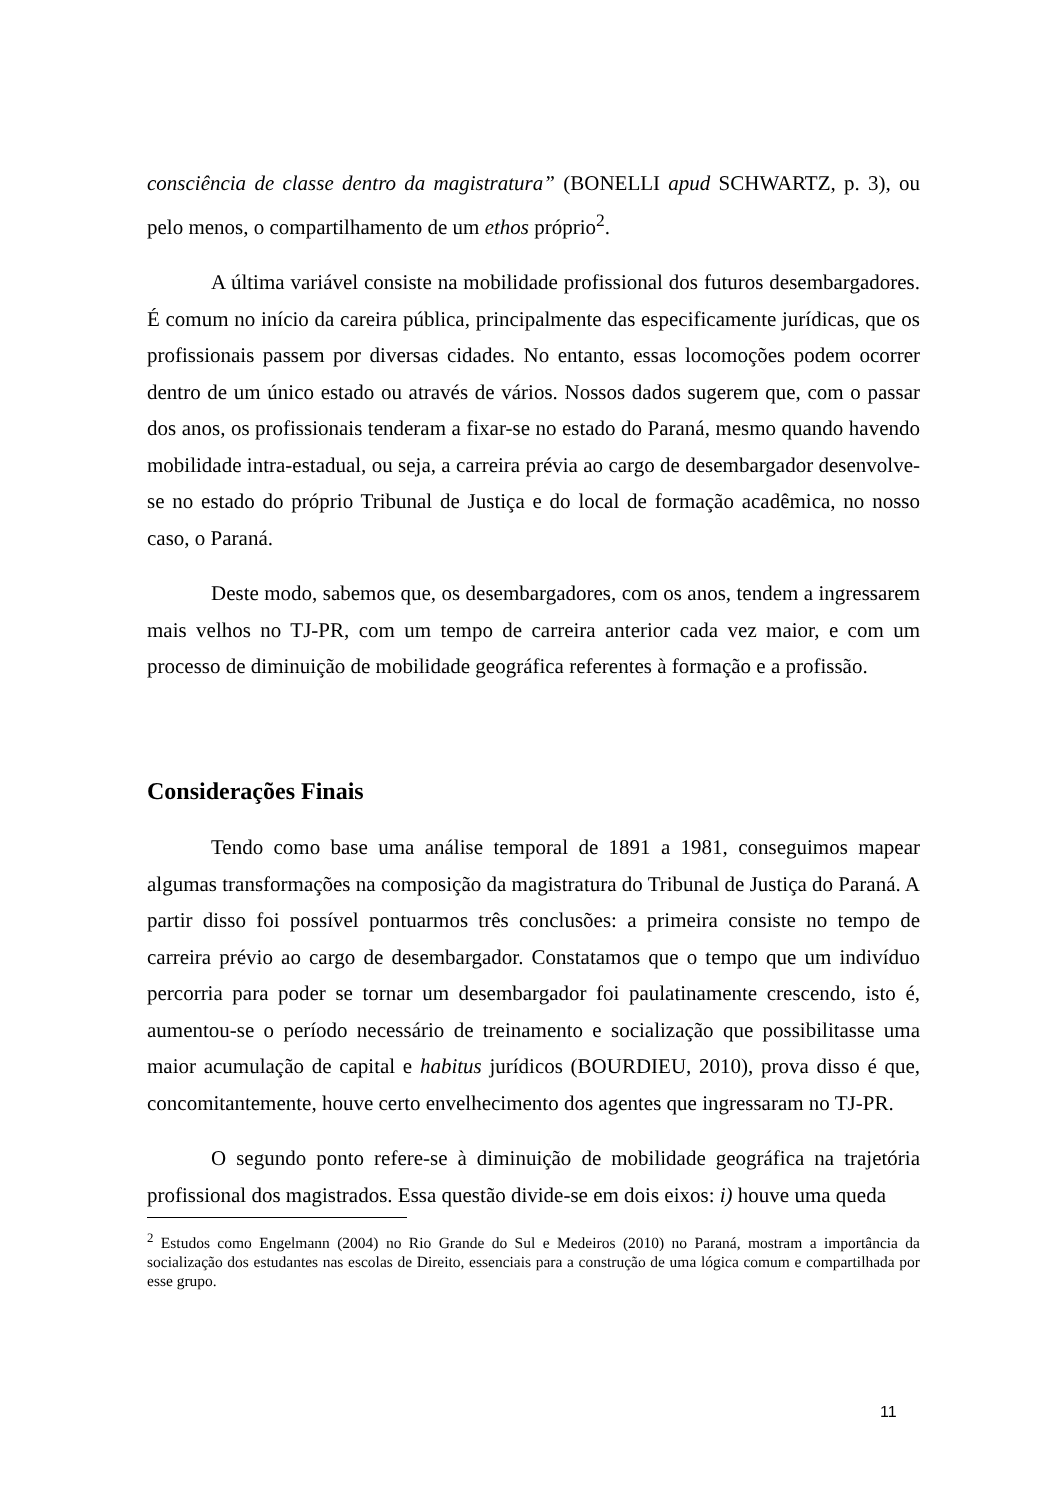consciência de classe dentro da magistratura” (BONELLI apud SCHWARTZ, p. 3), ou pelo menos, o compartilhamento de um ethos próprio<sup>2</sup>.
A última variável consiste na mobilidade profissional dos futuros desembargadores. É comum no início da careira pública, principalmente das especificamente jurídicas, que os profissionais passem por diversas cidades. No entanto, essas locomoções podem ocorrer dentro de um único estado ou através de vários. Nossos dados sugerem que, com o passar dos anos, os profissionais tenderam a fixar-se no estado do Paraná, mesmo quando havendo mobilidade intra-estadual, ou seja, a carreira prévia ao cargo de desembargador desenvolve-se no estado do próprio Tribunal de Justiça e do local de formação acadêmica, no nosso caso, o Paraná.
Deste modo, sabemos que, os desembargadores, com os anos, tendem a ingressarem mais velhos no TJ-PR, com um tempo de carreira anterior cada vez maior, e com um processo de diminuição de mobilidade geográfica referentes à formação e a profissão.
Considerações Finais
Tendo como base uma análise temporal de 1891 a 1981, conseguimos mapear algumas transformações na composição da magistratura do Tribunal de Justiça do Paraná. A partir disso foi possível pontuarmos três conclusões: a primeira consiste no tempo de carreira prévio ao cargo de desembargador. Constatamos que o tempo que um indivíduo percorria para poder se tornar um desembargador foi paulatinamente crescendo, isto é, aumentou-se o período necessário de treinamento e socialização que possibilitasse uma maior acumulação de capital e habitus jurídicos (BOURDIEU, 2010), prova disso é que, concomitantemente, houve certo envelhecimento dos agentes que ingressaram no TJ-PR.
O segundo ponto refere-se à diminuição de mobilidade geográfica na trajetória profissional dos magistrados. Essa questão divide-se em dois eixos: i) houve uma queda
<sup>2</sup> Estudos como Engelmann (2004) no Rio Grande do Sul e Medeiros (2010) no Paraná, mostram a importância da socialização dos estudantes nas escolas de Direito, essenciais para a construção de uma lógica comum e compartilhada por esse grupo.
11